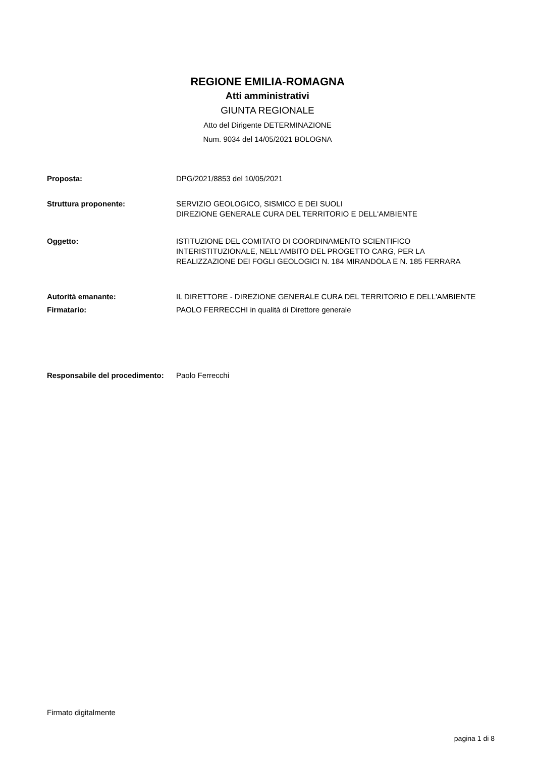REGIONE EMILIA-ROMAGNA
Atti amministrativi
GIUNTA REGIONALE
Atto del Dirigente DETERMINAZIONE
Num. 9034 del 14/05/2021 BOLOGNA
Proposta: DPG/2021/8853 del 10/05/2021
Struttura proponente: SERVIZIO GEOLOGICO, SISMICO E DEI SUOLI
DIREZIONE GENERALE CURA DEL TERRITORIO E DELL'AMBIENTE
Oggetto: ISTITUZIONE DEL COMITATO DI COORDINAMENTO SCIENTIFICO INTERISTITUZIONALE, NELL'AMBITO DEL PROGETTO CARG, PER LA REALIZZAZIONE DEI FOGLI GEOLOGICI N. 184 MIRANDOLA E N. 185 FERRARA
Autorità emanante: IL DIRETTORE - DIREZIONE GENERALE CURA DEL TERRITORIO E DELL'AMBIENTE
Firmatario: PAOLO FERRECCHI in qualità di Direttore generale
Responsabile del procedimento:
Paolo Ferrecchi
Firmato digitalmente
pagina 1 di 8